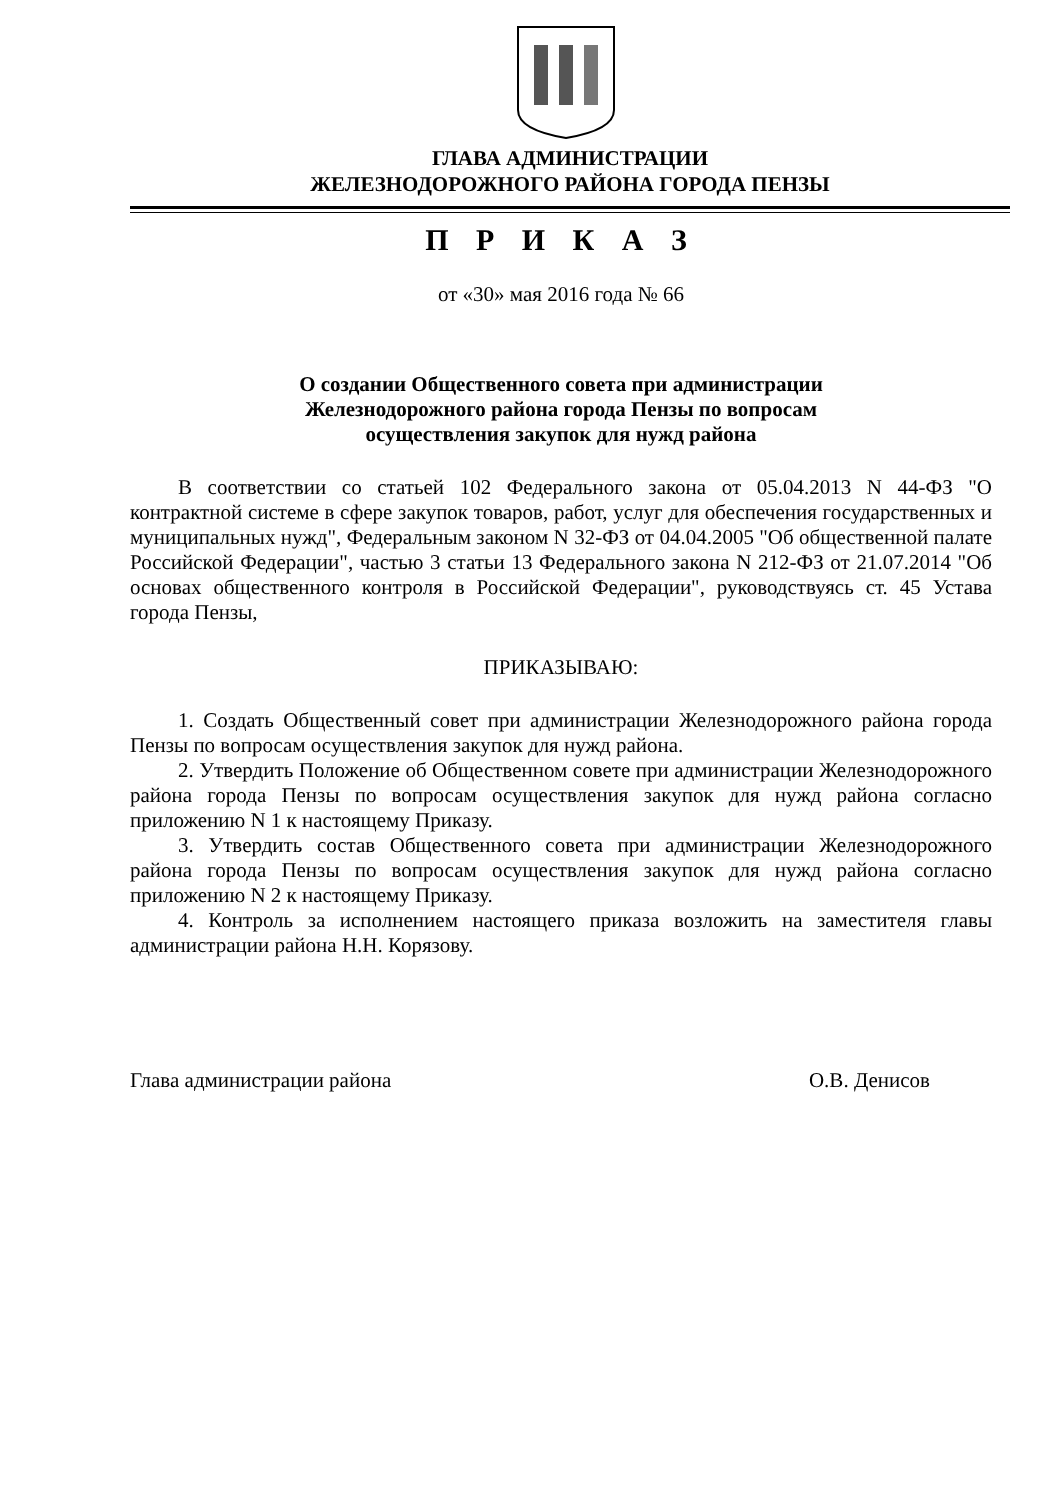ГЛАВА АДМИНИСТРАЦИИ
ЖЕЛЕЗНОДОРОЖНОГО РАЙОНА ГОРОДА ПЕНЗЫ
П Р И К А З
от «30» мая 2016 года № 66
О создании Общественного совета при администрации
Железнодорожного района города Пензы по вопросам
осуществления закупок для нужд района
В соответствии со статьей 102 Федерального закона от 05.04.2013 N 44-ФЗ "О контрактной системе в сфере закупок товаров, работ, услуг для обеспечения государственных и муниципальных нужд", Федеральным законом N 32-ФЗ от 04.04.2005 "Об общественной палате Российской Федерации", частью 3 статьи 13 Федерального закона N 212-ФЗ от 21.07.2014 "Об основах общественного контроля в Российской Федерации", руководствуясь ст. 45 Устава города Пензы,
ПРИКАЗЫВАЮ:
1. Создать Общественный совет при администрации Железнодорожного района города Пензы по вопросам осуществления закупок для нужд района.
2. Утвердить Положение об Общественном совете при администрации Железнодорожного района города Пензы по вопросам осуществления закупок для нужд района согласно приложению N 1 к настоящему Приказу.
3. Утвердить состав Общественного совета при администрации Железнодорожного района города Пензы по вопросам осуществления закупок для нужд района согласно приложению N 2 к настоящему Приказу.
4. Контроль за исполнением настоящего приказа возложить на заместителя главы администрации района Н.Н. Корязову.
Глава администрации района О.В. Денисов